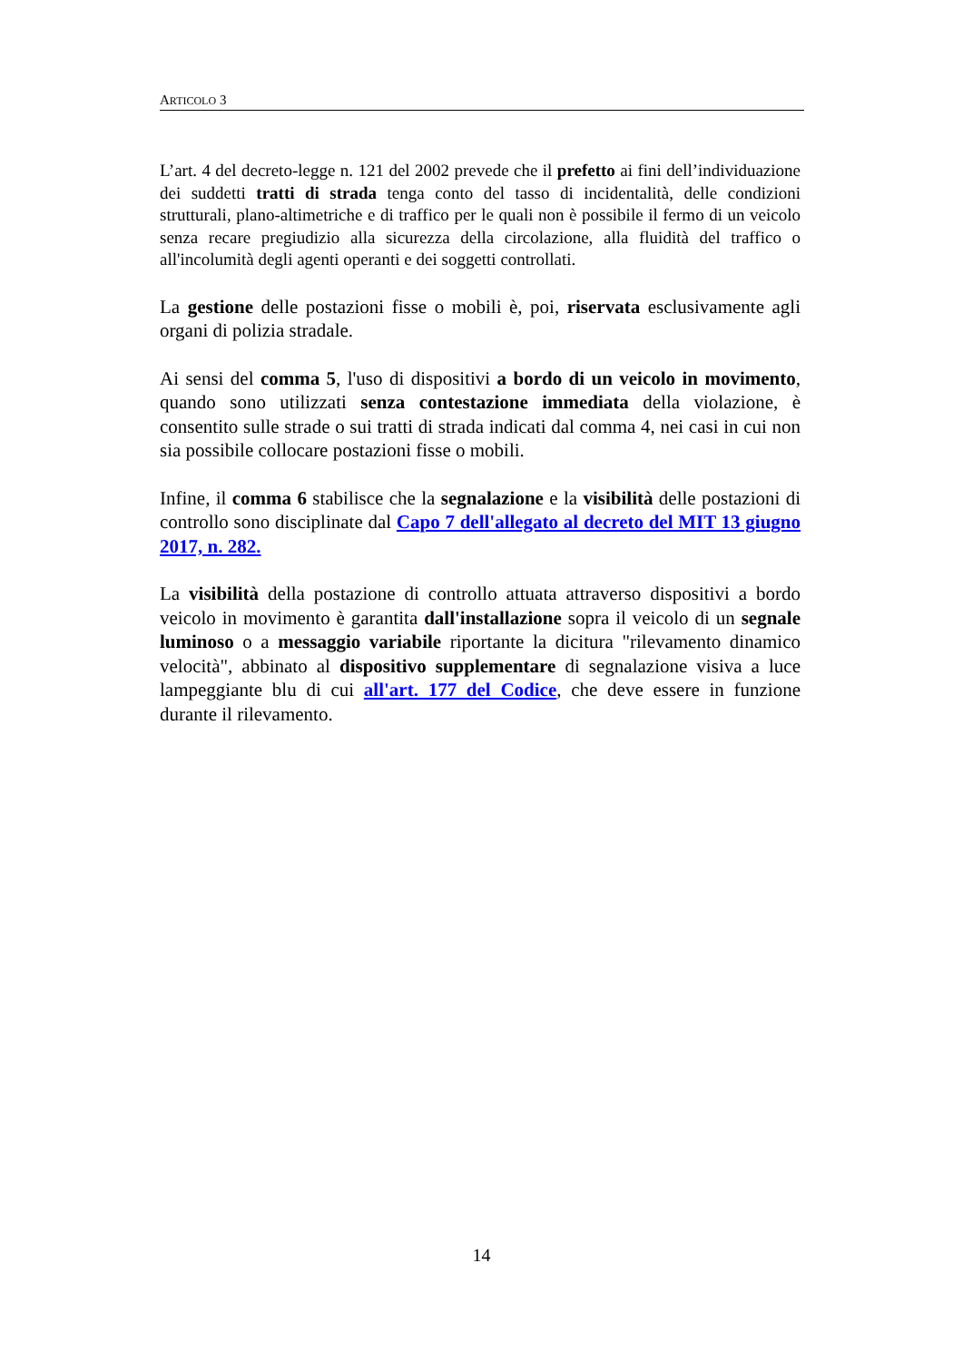ARTICOLO 3
L’art. 4 del decreto-legge n. 121 del 2002 prevede che il prefetto ai fini dell’individuazione dei suddetti tratti di strada tenga conto del tasso di incidentalità, delle condizioni strutturali, plano-altimetriche e di traffico per le quali non è possibile il fermo di un veicolo senza recare pregiudizio alla sicurezza della circolazione, alla fluidità del traffico o all'incolumità degli agenti operanti e dei soggetti controllati.
La gestione delle postazioni fisse o mobili è, poi, riservata esclusivamente agli organi di polizia stradale.
Ai sensi del comma 5, l'uso di dispositivi a bordo di un veicolo in movimento, quando sono utilizzati senza contestazione immediata della violazione, è consentito sulle strade o sui tratti di strada indicati dal comma 4, nei casi in cui non sia possibile collocare postazioni fisse o mobili.
Infine, il comma 6 stabilisce che la segnalazione e la visibilità delle postazioni di controllo sono disciplinate dal Capo 7 dell'allegato al decreto del MIT 13 giugno 2017, n. 282.
La visibilità della postazione di controllo attuata attraverso dispositivi a bordo veicolo in movimento è garantita dall'installazione sopra il veicolo di un segnale luminoso o a messaggio variabile riportante la dicitura "rilevamento dinamico velocità", abbinato al dispositivo supplementare di segnalazione visiva a luce lampeggiante blu di cui all'art. 177 del Codice, che deve essere in funzione durante il rilevamento.
14